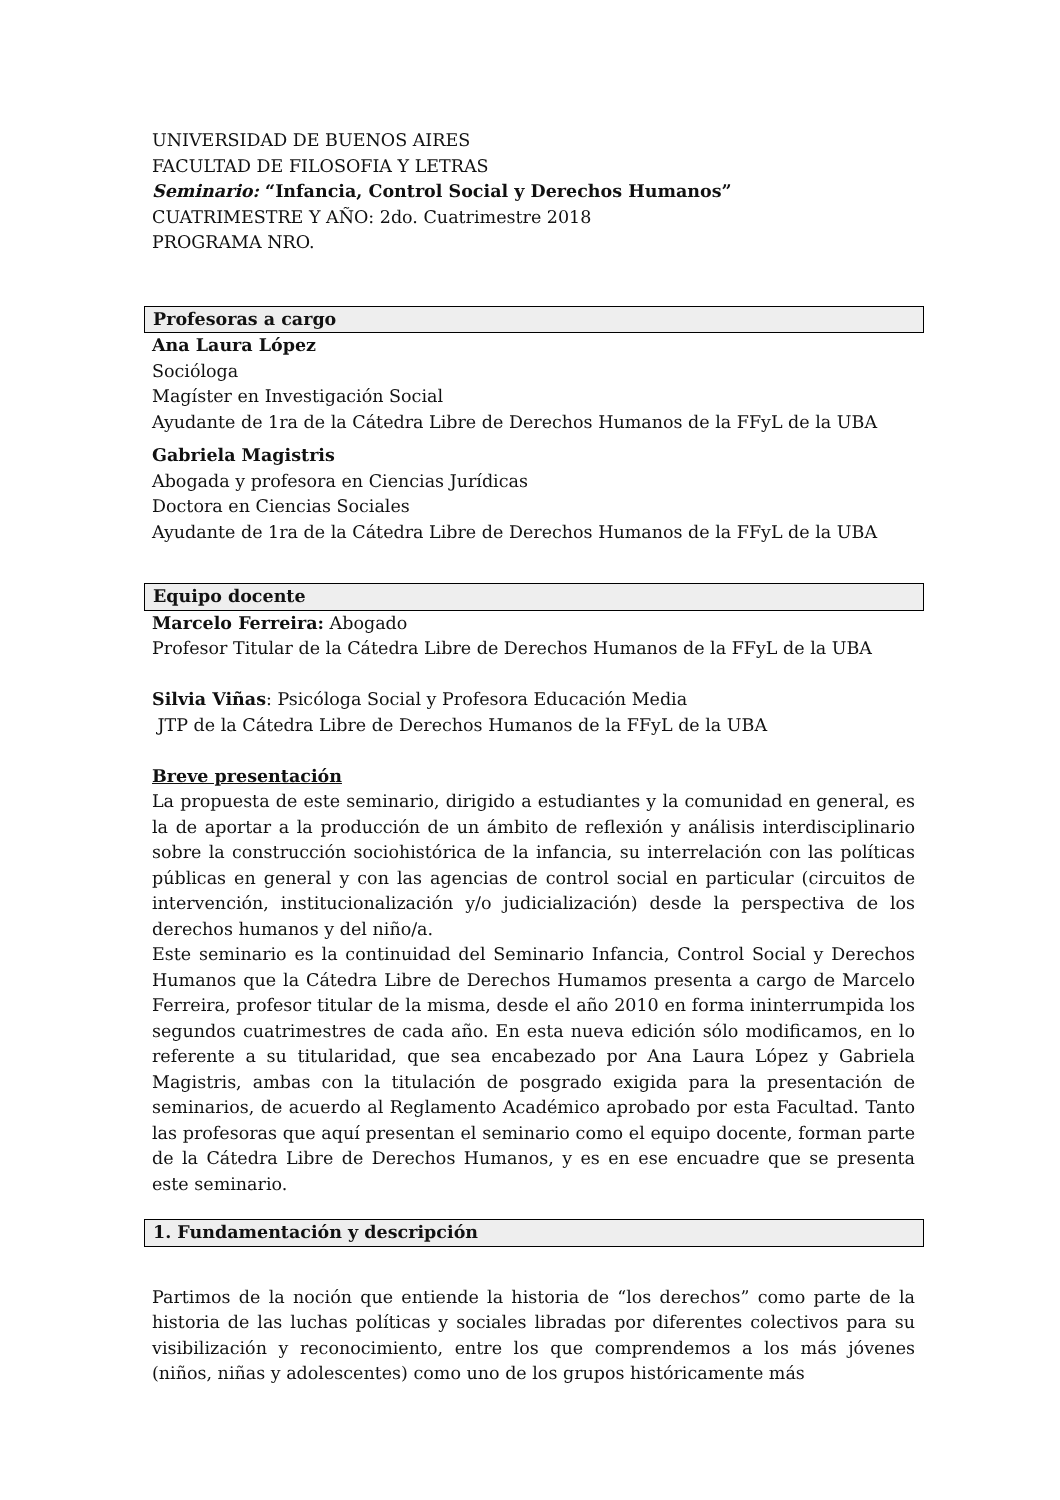UNIVERSIDAD DE BUENOS AIRES
FACULTAD DE FILOSOFIA Y LETRAS
Seminario: “Infancia, Control Social y Derechos Humanos”
CUATRIMESTRE Y AÑO: 2do. Cuatrimestre 2018
PROGRAMA NRO.
Profesoras a cargo
Ana Laura López
Socióloga
Magíster en Investigación Social
Ayudante de 1ra de la Cátedra Libre de Derechos Humanos de la FFyL de la UBA
Gabriela Magistris
Abogada y profesora en Ciencias Jurídicas
Doctora en Ciencias Sociales
Ayudante de 1ra de la Cátedra Libre de Derechos Humanos de la FFyL de la UBA
Equipo docente
Marcelo Ferreira: Abogado
Profesor Titular de la Cátedra Libre de Derechos Humanos de la FFyL de la UBA
Silvia Viñas: Psicóloga Social y Profesora Educación Media
JTP de la Cátedra Libre de Derechos Humanos de la FFyL de la UBA
Breve presentación
La propuesta de este seminario, dirigido a estudiantes y la comunidad en general, es la de aportar a la producción de un ámbito de reflexión y análisis interdisciplinario sobre la construcción sociohistórica de la infancia, su interrelación con las políticas públicas en general y con las agencias de control social en particular (circuitos de intervención, institucionalización y/o judicialización) desde la perspectiva de los derechos humanos y del niño/a.
Este seminario es la continuidad del Seminario Infancia, Control Social y Derechos Humanos que la Cátedra Libre de Derechos Humamos presenta a cargo de Marcelo Ferreira, profesor titular de la misma, desde el año 2010 en forma ininterrumpida los segundos cuatrimestres de cada año. En esta nueva edición sólo modificamos, en lo referente a su titularidad, que sea encabezado por Ana Laura López y Gabriela Magistris, ambas con la titulación de posgrado exigida para la presentación de seminarios, de acuerdo al Reglamento Académico aprobado por esta Facultad. Tanto las profesoras que aquí presentan el seminario como el equipo docente, forman parte de la Cátedra Libre de Derechos Humanos, y es en ese encuadre que se presenta este seminario.
1. Fundamentación y descripción
Partimos de la noción que entiende la historia de “los derechos” como parte de la historia de las luchas políticas y sociales libradas por diferentes colectivos para su visibilización y reconocimiento, entre los que comprendemos a los más jóvenes (niños, niñas y adolescentes) como uno de los grupos históricamente más